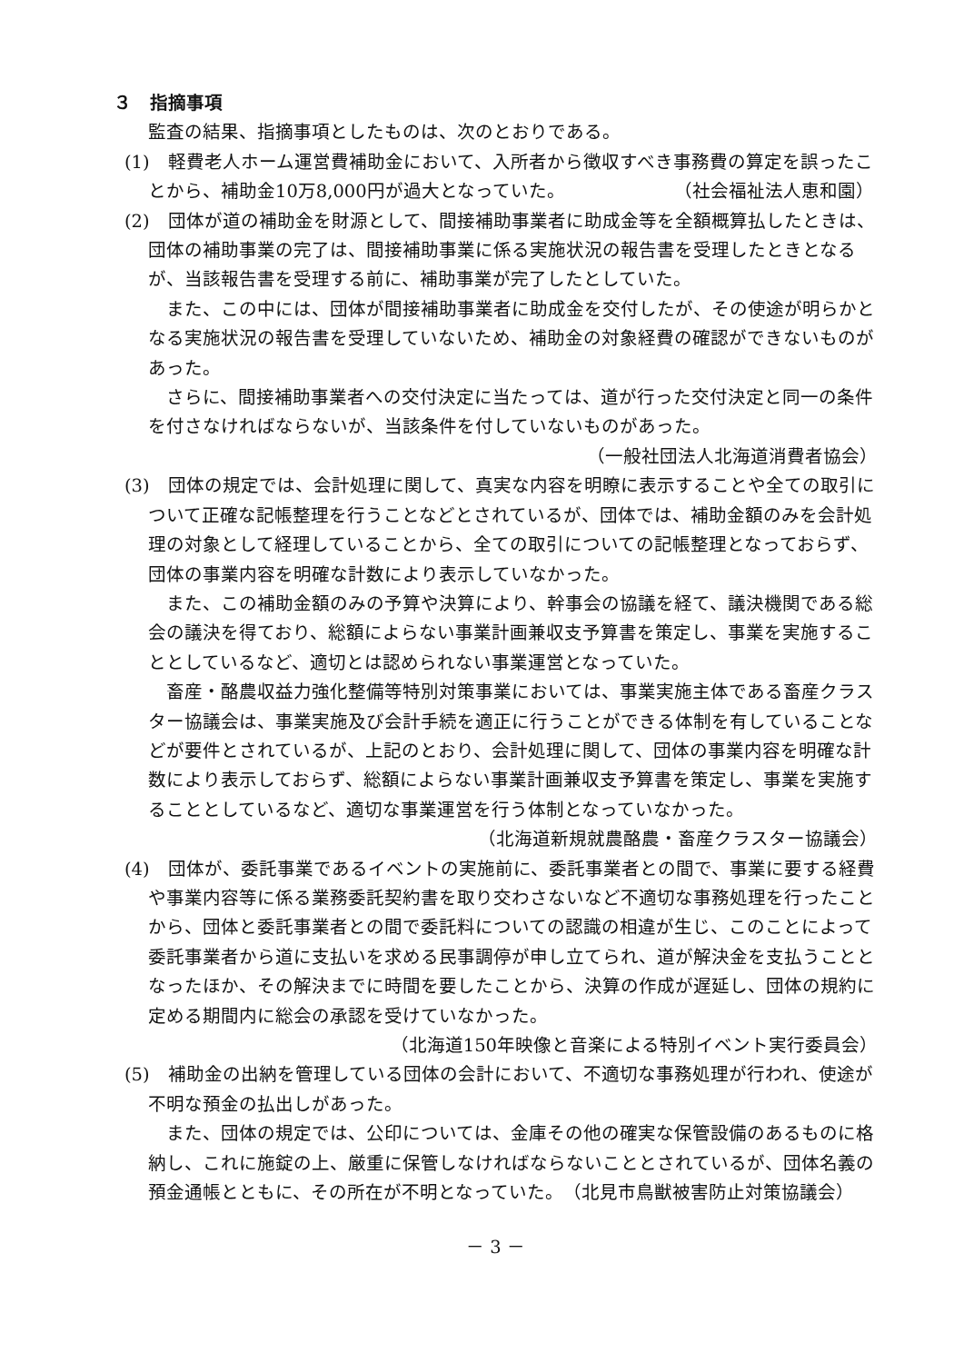３　指摘事項
監査の結果、指摘事項としたものは、次のとおりである。
(1)　軽費老人ホーム運営費補助金において、入所者から徴収すべき事務費の算定を誤ったことから、補助金10万8,000円が過大となっていた。　　　　　　　（社会福祉法人恵和園）
(2)　団体が道の補助金を財源として、間接補助事業者に助成金等を全額概算払したときは、団体の補助事業の完了は、間接補助事業に係る実施状況の報告書を受理したときとなるが、当該報告書を受理する前に、補助事業が完了したとしていた。
また、この中には、団体が間接補助事業者に助成金を交付したが、その使途が明らかとなる実施状況の報告書を受理していないため、補助金の対象経費の確認ができないものがあった。
さらに、間接補助事業者への交付決定に当たっては、道が行った交付決定と同一の条件を付さなければならないが、当該条件を付していないものがあった。
（一般社団法人北海道消費者協会）
(3)　団体の規定では、会計処理に関して、真実な内容を明瞭に表示することや全ての取引について正確な記帳整理を行うことなどとされているが、団体では、補助金額のみを会計処理の対象として経理していることから、全ての取引についての記帳整理となっておらず、団体の事業内容を明確な計数により表示していなかった。
また、この補助金額のみの予算や決算により、幹事会の協議を経て、議決機関である総会の議決を得ており、総額によらない事業計画兼収支予算書を策定し、事業を実施することとしているなど、適切とは認められない事業運営となっていた。
畜産・酪農収益力強化整備等特別対策事業においては、事業実施主体である畜産クラスター協議会は、事業実施及び会計手続を適正に行うことができる体制を有していることなどが要件とされているが、上記のとおり、会計処理に関して、団体の事業内容を明確な計数により表示しておらず、総額によらない事業計画兼収支予算書を策定し、事業を実施することとしているなど、適切な事業運営を行う体制となっていなかった。
（北海道新規就農酪農・畜産クラスター協議会）
(4)　団体が、委託事業であるイベントの実施前に、委託事業者との間で、事業に要する経費や事業内容等に係る業務委託契約書を取り交わさないなど不適切な事務処理を行ったことから、団体と委託事業者との間で委託料についての認識の相違が生じ、このことによって委託事業者から道に支払いを求める民事調停が申し立てられ、道が解決金を支払うこととなったほか、その解決までに時間を要したことから、決算の作成が遅延し、団体の規約に定める期間内に総会の承認を受けていなかった。
（北海道150年映像と音楽による特別イベント実行委員会）
(5)　補助金の出納を管理している団体の会計において、不適切な事務処理が行われ、使途が不明な預金の払出しがあった。
また、団体の規定では、公印については、金庫その他の確実な保管設備のあるものに格納し、これに施錠の上、厳重に保管しなければならないこととされているが、団体名義の預金通帳とともに、その所在が不明となっていた。　（北見市鳥獣被害防止対策協議会）
－ 3 －